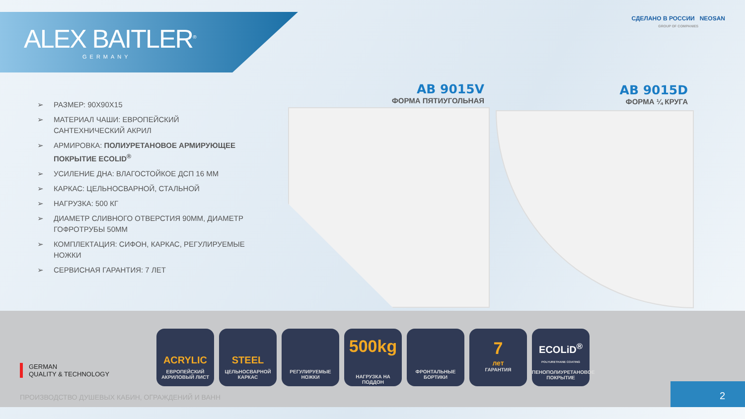ALEX BAITLER<sup>®</sup>
GERMANY
СДЕЛАНО В РОССИИ NEOSAN
GROUP OF COMPANIES
➢ РАЗМЕР: 90Х90Х15
➢ МАТЕРИАЛ ЧАШИ: ЕВРОПЕЙСКИЙ САНТЕХНИЧЕСКИЙ АКРИЛ
➢ АРМИРОВКА: ПОЛИУРЕТАНОВОЕ АРМИРУЮЩЕЕ ПОКРЫТИЕ ECOLID<sup>®</sup>
➢ УСИЛЕНИЕ ДНА: ВЛАГОСТОЙКОЕ ДСП 16 ММ
➢ КАРКАС: ЦЕЛЬНОСВАРНОЙ, СТАЛЬНОЙ
➢ НАГРУЗКА: 500 КГ
➢ ДИАМЕТР СЛИВНОГО ОТВЕРСТИЯ 90ММ, ДИАМЕТР ГОФРОТРУБЫ 50ММ
➢ КОМПЛЕКТАЦИЯ: СИФОН, КАРКАС, РЕГУЛИРУЕМЫЕ НОЖКИ
➢ СЕРВИСНАЯ ГАРАНТИЯ: 7 ЛЕТ
AB 9015V
ФОРМА ПЯТИУГОЛЬНАЯ
AB 9015D
ФОРМА ¼ КРУГА
ACRYLIC
ЕВРОПЕЙСКИЙ АКРИЛОВЫЙ ЛИСТ
STEEL
ЦЕЛЬНОСВАРНОЙ КАРКАС
РЕГУЛИРУЕМЫЕ НОЖКИ
500kg
НАГРУЗКА НА ПОДДОН
ФРОНТАЛЬНЫЕ БОРТИКИ
7
лет
ГАРАНТИЯ
ECOLiD<sup>®</sup>
POLYURETHANE COATING
ПЕНОПОЛИУРЕТАНОВОЕ ПОКРЫТИЕ
GERMAN
QUALITY & TECHNOLOGY
ПРОИЗВОДСТВО ДУШЕВЫХ КАБИН, ОГРАЖДЕНИЙ И ВАНН
2